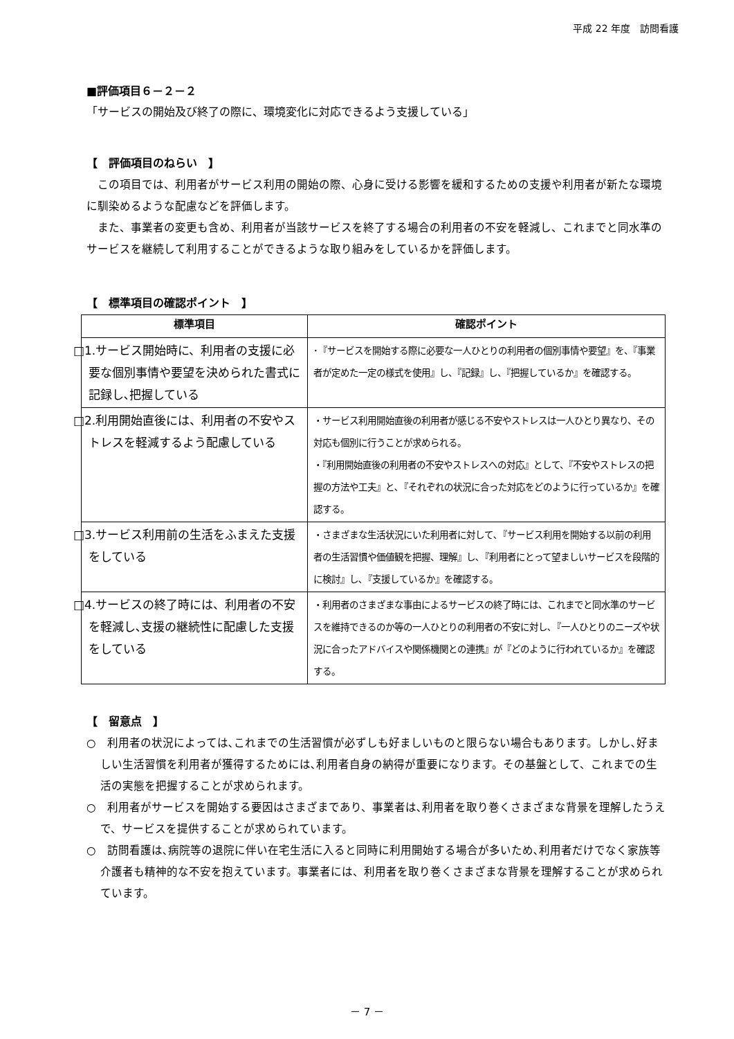平成 22 年度　訪問看護
■評価項目６－２－２
「サービスの開始及び終了の際に、環境変化に対応できるよう支援している」
【　評価項目のねらい　】
　この項目では、利用者がサービス利用の開始の際、心身に受ける影響を緩和するための支援や利用者が新たな環境に馴染めるような配慮などを評価します。
　また、事業者の変更も含め、利用者が当該サービスを終了する場合の利用者の不安を軽減し、これまでと同水準のサービスを継続して利用することができるような取り組みをしているかを評価します。
【　標準項目の確認ポイント　】
| 標準項目 | 確認ポイント |
| --- | --- |
| □1.サービス開始時に、利用者の支援に必要な個別事情や要望を決められた書式に記録し､把握している | ･『サービスを開始する際に必要な一人ひとりの利用者の個別事情や要望』を、『事業者が定めた一定の様式を使用』し、『記録』し、『把握しているか』を確認する。 |
| □2.利用開始直後には、利用者の不安やストレスを軽減するよう配慮している | ・サービス利用開始直後の利用者が感じる不安やストレスは一人ひとり異なり、その対応も個別に行うことが求められる。 ・『利用開始直後の利用者の不安やストレスへの対応』として、『不安やストレスの把握の方法や工夫』と､『それぞれの状況に合った対応をどのように行っているか』を確認する。 |
| □3.サービス利用前の生活をふまえた支援をしている | ・さまざまな生活状況にいた利用者に対して､『サービス利用を開始する以前の利用者の生活習慣や価値観を把握、理解』し､『利用者にとって望ましいサービスを段階的に検討』し､『支援しているか』を確認する。 |
| □4.サービスの終了時には、利用者の不安を軽減し､支援の継続性に配慮した支援をしている | ・利用者のさまざまな事由によるサービスの終了時には、これまでと同水準のサービスを維持できるのか等の一人ひとりの利用者の不安に対し､『一人ひとりのニーズや状況に合ったアドバイスや関係機関との連携』が『どのように行われているか』を確認する。 |
【　留意点　】
○　利用者の状況によっては､これまでの生活習慣が必ずしも好ましいものと限らない場合もあります。しかし､好ましい生活習慣を利用者が獲得するためには､利用者自身の納得が重要になります。その基盤として、これまでの生活の実態を把握することが求められます。
○　利用者がサービスを開始する要因はさまざまであり、事業者は､利用者を取り巻くさまざまな背景を理解したうえで、サービスを提供することが求められています。
○　訪問看護は､病院等の退院に伴い在宅生活に入ると同時に利用開始する場合が多いため､利用者だけでなく家族等介護者も精神的な不安を抱えています。事業者には、利用者を取り巻くさまざまな背景を理解することが求められています。
－ 7 －